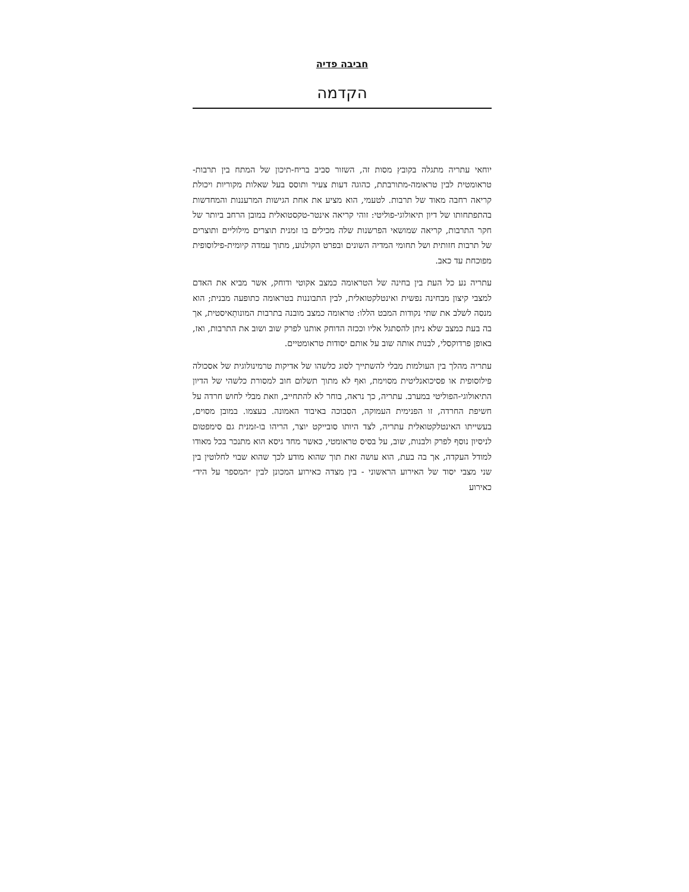חביבה פדיה
הקדמה
יוחאי עתריה מתגלה בקובץ מסות זה, השזור סביב בריח-תיכון של המתח בין תרבות-טראומטית לבין טראומה-מתורבתת, כהוגה דעות צעיר ותוסס בעל שאלות מקוריות ויכולת קריאה רחבה מאוד של תרבות. לטעמי, הוא מציע את אחת הגישות המרעננות והמחדשות בהתפתחותו של דיון תיאולוגי-פוליטי: זוהי קריאה אינטר-טקסטואלית במובן הרחב ביותר של חקר התרבות, קריאה שמושאי הפרשנות שלה מכילים בו זמנית תוצרים מילוליים ותוצרים של תרבות חזותית ושל תחומי המדיה השונים ובפרט הקולנוע, מתוך עמדה קיומית-פילוסופית מפוכחת עד כאב.
עתריה נע כל העת בין בחינה של הטראומה כמצב אקוטי ודוחק, אשר מביא את האדם למצבי קיצון מבחינה נפשית ואינטלקטואלית, לבין התבוננות בטראומה כתופעה מבנית; הוא מנסה לשלב את שתי נקודות המבט הללו: טראומה כמצב מובנה בתרבות המונותֵאיסטית, אך בה בעת כמצב שלא ניתן להסתגל אליו וככזה הדוחק אותנו לפרק שוב ושוב את התרבות, ואז, באופן פרדוקסלי, לבנות אותה שוב על אותם יסודות טראומטיים.
עתריה מהלך בין העולמות מבלי להשתייך לסוג כלשהו של אדיקות טרמינולוגית של אסכולה פילוסופית או פסיכואנליטית מסוימת, ואף לא מתוך תשלום חוב למסורת כלשהי של הדיון התיאולוגי-הפוליטי במערב. עתריה, כך נראה, בוחר לא להתחייב, וזאת מבלי לחוש חרדה על חשיפת החרדה, זו הפנימית העמוקה, הסבוכה באיבוד האמונה. בעצמו. במובן מסוים, בעשייתו האינטלקטואלית עתריה, לצד היותו סובייקט יוצר, הריהו בו-זמנית גם סימפטום לניסיון נוסף לפרק ולבנות, שוב, על בסיס טראומטי, כאשר מחד גיסא הוא מתנכר בכל מאודו למודל העקדה, אך בה בעת, הוא עושה זאת תוך שהוא מודע לכך שהוא שבוי לחלוטין בין שני מצבי יסוד של האירוע הראשוני - בין מצדה כאירוע המכונן לבין ״המספר על היד״ כאירוע